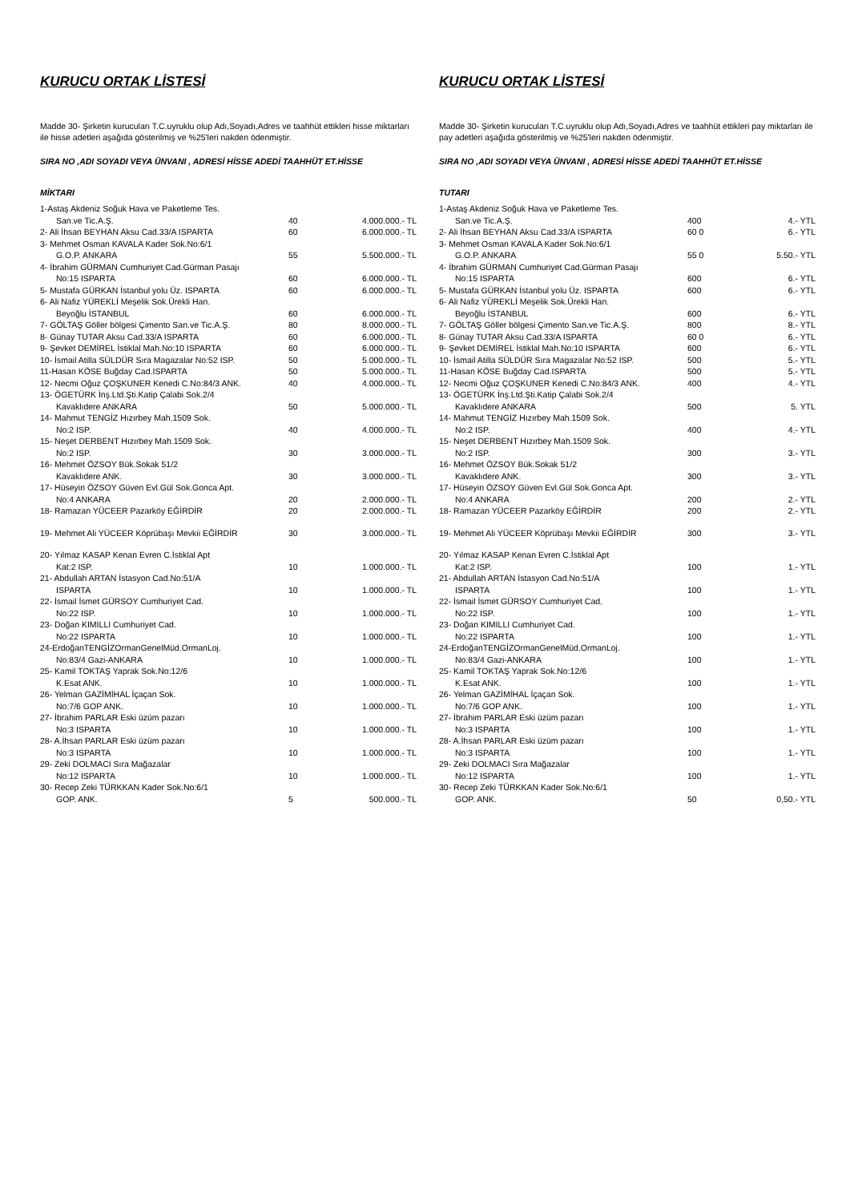KURUCU ORTAK LİSTESİ
Madde 30- Şirketin kurucuları T.C.uyruklu olup Adı,Soyadı,Adres ve taahhüt ettikleri hisse miktarları ile hisse adetleri aşağıda gösterilmiş ve %25'leri nakden ödenmiştir.
SIRA NO ,ADI SOYADI VEYA ÜNVANI , ADRESİ HİSSE ADEDİ TAAHHÜT ET.HİSSE
MİKTARI
| 1-Astaş Akdeniz Soğuk Hava ve Paketleme Tes. San.ve Tic.A.Ş. | 40 | 4.000.000.- TL |
| 2- Ali İhsan BEYHAN Aksu Cad.33/A ISPARTA | 60 | 6.000.000.- TL |
| 3- Mehmet Osman KAVALA Kader Sok.No:6/1 G.O.P. ANKARA | 55 | 5.500.000.- TL |
| 4- İbrahim GÜRMAN Cumhuriyet Cad.Gürman Pasajı No:15 ISPARTA | 60 | 6.000.000.- TL |
| 5- Mustafa GÜRKAN İstanbul yolu Üz. ISPARTA | 60 | 6.000.000.- TL |
| 6- Ali Nafiz YÜREKLİ Meşelik Sok.Ürekli Han. Beyoğlu İSTANBUL | 60 | 6.000.000.- TL |
| 7- GÖLTAŞ Göller bölgesi Çimento San.ve Tic.A.Ş. | 80 | 8.000.000.- TL |
| 8- Günay TUTAR Aksu Cad.33/A ISPARTA | 60 | 6.000.000.- TL |
| 9- Şevket DEMİREL İstiklal Mah.No:10 ISPARTA | 60 | 6.000.000.- TL |
| 10- İsmail Atilla SÜLDÜR Sıra Magazalar No:52 ISP. | 50 | 5.000.000.- TL |
| 11-Hasan KÖSE Buğday Cad.ISPARTA | 50 | 5.000.000.- TL |
| 12- Necmi Oğuz ÇOŞKUNER Kenedi C.No:84/3 ANK. | 40 | 4.000.000.- TL |
| 13- ÖGETÜRK İnş.Ltd.Şti.Katip Çalabi Sok.2/4 Kavaklıdere ANKARA | 50 | 5.000.000.- TL |
| 14- Mahmut TENGİZ Hızırbey Mah.1509 Sok. No:2 ISP. | 40 | 4.000.000.- TL |
| 15- Neşet DERBENT Hızırbey Mah.1509 Sok. No:2 ISP. | 30 | 3.000.000.- TL |
| 16- Mehmet ÖZSOY Bük.Sokak 51/2 Kavaklıdere ANK. | 30 | 3.000.000.- TL |
| 17- Hüseyin ÖZSOY Güven Evl.Gül Sok.Gonca Apt. No:4 ANKARA | 20 | 2.000.000.- TL |
| 18- Ramazan YÜCEER Pazarköy EĞİRDİR | 20 | 2.000.000.- TL |
| 19- Mehmet Ali YÜCEER Köprübaşı Mevkii EĞİRDİR | 30 | 3.000.000.- TL |
| 20- Yılmaz KASAP Kenan Evren C.İstiklal Apt Kat:2 ISP. | 10 | 1.000.000.- TL |
| 21- Abdullah ARTAN İstasyon Cad.No:51/A ISPARTA | 10 | 1.000.000.- TL |
| 22- İsmail İsmet GÜRSOY Cumhuriyet Cad. No:22 ISP. | 10 | 1.000.000.- TL |
| 23- Doğan KIMILLI Cumhuriyet Cad. No:22 ISPARTA | 10 | 1.000.000.- TL |
| 24-ErdoğanTENGİZOrmanGenelMüd.OrmanLoj. No:83/4 Gazi-ANKARA | 10 | 1.000.000.- TL |
| 25- Kamil TOKTAŞ Yaprak Sok.No:12/6 K.Esat ANK. | 10 | 1.000.000.- TL |
| 26- Yelman GAZİMİHAL İçaçan Sok. No:7/6 GOP ANK. | 10 | 1.000.000.- TL |
| 27- İbrahim PARLAR Eski üzüm pazarı No:3 ISPARTA | 10 | 1.000.000.- TL |
| 28- A.İhsan PARLAR Eski üzüm pazarı No:3 ISPARTA | 10 | 1.000.000.- TL |
| 29- Zeki DOLMACI Sıra Mağazalar No:12 ISPARTA | 10 | 1.000.000.- TL |
| 30- Recep Zeki TÜRKKAN Kader Sok.No:6/1 GOP. ANK. | 5 | 500.000.- TL |
KURUCU ORTAK LİSTESİ
Madde 30- Şirketin kurucuları T.C.uyruklu olup Adı,Soyadı,Adres ve taahhüt ettikleri pay miktarları ile pay adetleri aşağıda gösterilmiş ve %25'leri nakden ödenmiştir.
SIRA NO ,ADI SOYADI VEYA ÜNVANI , ADRESİ HİSSE ADEDİ TAAHHÜT ET.HİSSE
TUTARI
| 1-Astaş Akdeniz Soğuk Hava ve Paketleme Tes. San.ve Tic.A.Ş. | 400 | 4.- YTL |
| 2- Ali İhsan BEYHAN Aksu Cad.33/A ISPARTA | 60 0 | 6.- YTL |
| 3- Mehmet Osman KAVALA Kader Sok.No:6/1 G.O.P. ANKARA | 55 0 | 5.50.- YTL |
| 4- İbrahim GÜRMAN Cumhuriyet Cad.Gürman Pasajı No:15 ISPARTA | 600 | 6.- YTL |
| 5- Mustafa GÜRKAN İstanbul yolu Üz. ISPARTA | 600 | 6.- YTL |
| 6- Ali Nafiz YÜREKLİ Meşelik Sok.Ürekli Han. Beyoğlu İSTANBUL | 600 | 6.- YTL |
| 7- GÖLTAŞ Göller bölgesi Çimento San.ve Tic.A.Ş. | 800 | 8.- YTL |
| 8- Günay TUTAR Aksu Cad.33/A ISPARTA | 60 0 | 6.- YTL |
| 9- Şevket DEMİREL İstiklal Mah.No:10 ISPARTA | 600 | 6.- YTL |
| 10- İsmail Atilla SÜLDÜR Sıra Magazalar No:52 ISP. | 500 | 5.- YTL |
| 11-Hasan KÖSE Buğday Cad.ISPARTA | 500 | 5.- YTL |
| 12- Necmi Oğuz ÇOŞKUNER Kenedi C.No:84/3 ANK. | 400 | 4.- YTL |
| 13- ÖGETÜRK İnş.Ltd.Şti.Katip Çalabi Sok.2/4 Kavaklıdere ANKARA | 500 | 5. YTL |
| 14- Mahmut TENGİZ Hızırbey Mah.1509 Sok. No:2 ISP. | 400 | 4.- YTL |
| 15- Neşet DERBENT Hızırbey Mah.1509 Sok. No:2 ISP. | 300 | 3.- YTL |
| 16- Mehmet ÖZSOY Bük.Sokak 51/2 Kavaklıdere ANK. | 300 | 3.- YTL |
| 17- Hüseyin ÖZSOY Güven Evl.Gül Sok.Gonca Apt. No:4 ANKARA | 200 | 2.- YTL |
| 18- Ramazan YÜCEER Pazarköy EĞİRDİR | 200 | 2.- YTL |
| 19- Mehmet Ali YÜCEER Köprübaşı Mevkii EĞİRDİR | 300 | 3.- YTL |
| 20- Yılmaz KASAP Kenan Evren C.İstiklal Apt Kat:2 ISP. | 100 | 1.- YTL |
| 21- Abdullah ARTAN İstasyon Cad.No:51/A ISPARTA | 100 | 1.- YTL |
| 22- İsmail İsmet GÜRSOY Cumhuriyet Cad. No:22 ISP. | 100 | 1.- YTL |
| 23- Doğan KIMILLI Cumhuriyet Cad. No:22 ISPARTA | 100 | 1.- YTL |
| 24-ErdoğanTENGİZOrmanGenelMüd.OrmanLoj. No:83/4 Gazi-ANKARA | 100 | 1.- YTL |
| 25- Kamil TOKTAŞ Yaprak Sok.No:12/6 K.Esat ANK. | 100 | 1.- YTL |
| 26- Yelman GAZİMİHAL İçaçan Sok. No:7/6 GOP ANK. | 100 | 1.- YTL |
| 27- İbrahim PARLAR Eski üzüm pazarı No:3 ISPARTA | 100 | 1.- YTL |
| 28- A.İhsan PARLAR Eski üzüm pazarı No:3 ISPARTA | 100 | 1.- YTL |
| 29- Zeki DOLMACI Sıra Mağazalar No:12 ISPARTA | 100 | 1.- YTL |
| 30- Recep Zeki TÜRKKAN Kader Sok.No:6/1 GOP. ANK. | 50 | 0,50.- YTL |